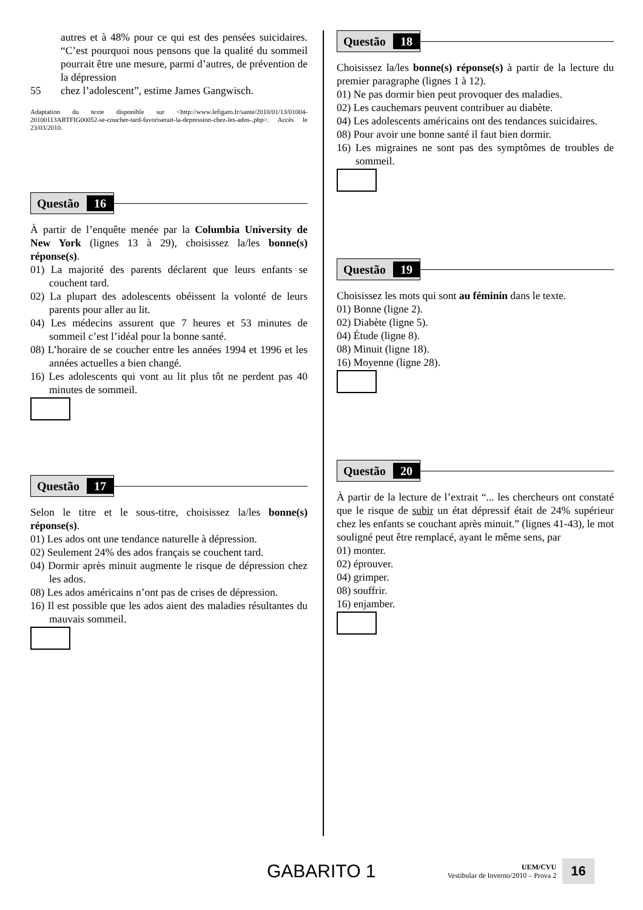autres et à 48% pour ce qui est des pensées suicidaires. “C’est pourquoi nous pensons que la qualité du sommeil pourrait être une mesure, parmi d’autres, de prévention de la dépression
55 chez l’adolescent”, estime James Gangwisch.
Adaptation du texte disponible sur <http://www.lefigaro.fr/sante/2010/01/13/01004-20100113ARTFIG00052-se-coucher-tard-favoriserait-la-depression-chez-les-ados-.php>. Accès le 23/03/2010.
Questão 16
À partir de l’enquête menée par la Columbia University de New York (lignes 13 à 29), choisissez la/les bonne(s) réponse(s).
01) La majorité des parents déclarent que leurs enfants se couchent tard.
02) La plupart des adolescents obéissent la volonté de leurs parents pour aller au lit.
04) Les médecins assurent que 7 heures et 53 minutes de sommeil c’est l’idéal pour la bonne santé.
08) L’horaire de se coucher entre les années 1994 et 1996 et les années actuelles a bien changé.
16) Les adolescents qui vont au lit plus tôt ne perdent pas 40 minutes de sommeil.
Questão 17
Selon le titre et le sous-titre, choisissez la/les bonne(s) réponse(s).
01) Les ados ont une tendance naturelle à dépression.
02) Seulement 24% des ados français se couchent tard.
04) Dormir après minuit augmente le risque de dépression chez les ados.
08) Les ados américains n’ont pas de crises de dépression.
16) Il est possible que les ados aient des maladies résultantes du mauvais sommeil.
Questão 18
Choisissez la/les bonne(s) réponse(s) à partir de la lecture du premier paragraphe (lignes 1 à 12).
01) Ne pas dormir bien peut provoquer des maladies.
02) Les cauchemars peuvent contribuer au diabète.
04) Les adolescents américains ont des tendances suicidaires.
08) Pour avoir une bonne santé il faut bien dormir.
16) Les migraines ne sont pas des symptômes de troubles de sommeil.
Questão 19
Choisissez les mots qui sont au féminin dans le texte.
01) Bonne (ligne 2).
02) Diabète (ligne 5).
04) Étude (ligne 8).
08) Minuit (ligne 18).
16) Moyenne (ligne 28).
Questão 20
À partir de la lecture de l’extrait “... les chercheurs ont constaté que le risque de subir un état dépressif était de 24% supérieur chez les enfants se couchant après minuit.” (lignes 41-43), le mot souligné peut être remplacé, ayant le même sens, par
01) monter.
02) éprouver.
04) grimper.
08) souffrir.
16) enjamber.
GABARITO 1
UEM/CVU
Vestibular de Inverno/2010 – Prova 2
16